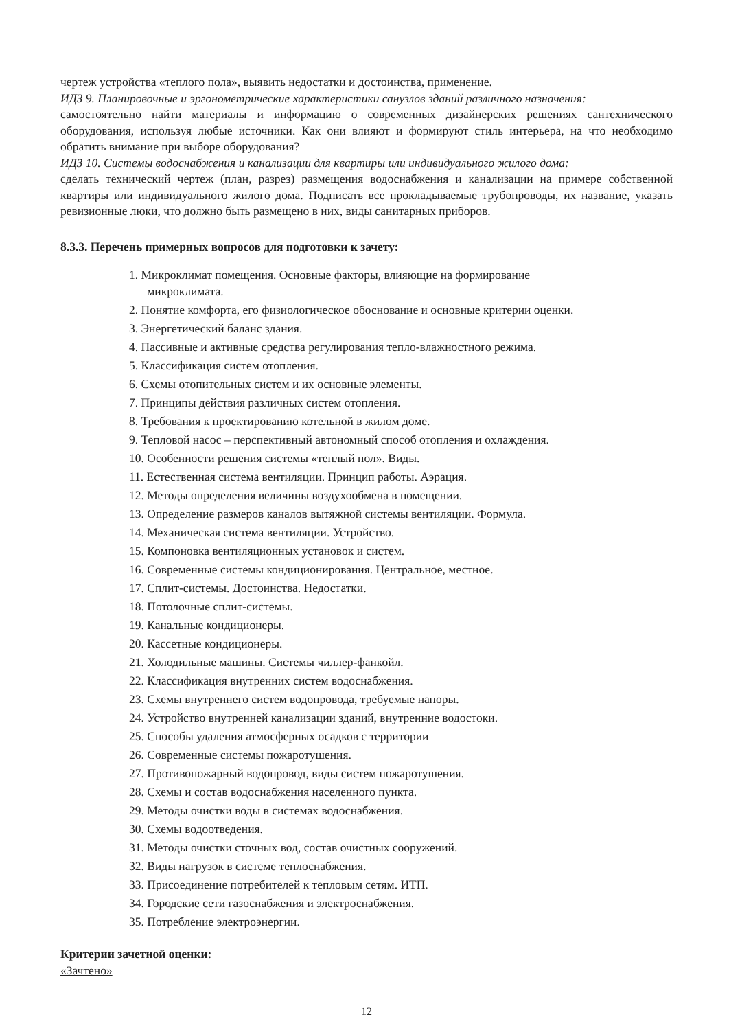чертеж устройства «теплого пола», выявить недостатки и достоинства, применение.
ИДЗ 9. Планировочные и эргонометрические характеристики санузлов зданий различного назначения:
самостоятельно найти материалы и информацию о современных дизайнерских решениях сантехнического оборудования, используя любые источники. Как они влияют и формируют стиль интерьера, на что необходимо обратить внимание при выборе оборудования?
ИДЗ 10. Системы водоснабжения и канализации для квартиры или индивидуального жилого дома:
сделать технический чертеж (план, разрез) размещения водоснабжения и канализации на примере собственной квартиры или индивидуального жилого дома. Подписать все прокладываемые трубопроводы, их название, указать ревизионные люки, что должно быть размещено в них, виды санитарных приборов.
8.3.3. Перечень примерных вопросов для подготовки к зачету:
1. Микроклимат помещения. Основные факторы, влияющие на формирование
микроклимата.
2. Понятие комфорта, его физиологическое обоснование и основные критерии оценки.
3. Энергетический баланс здания.
4. Пассивные и активные средства регулирования тепло-влажностного режима.
5. Классификация систем отопления.
6. Схемы отопительных систем и их основные элементы.
7. Принципы действия различных систем отопления.
8. Требования к проектированию котельной в жилом доме.
9. Тепловой насос – перспективный автономный способ отопления и охлаждения.
10. Особенности решения системы «теплый пол». Виды.
11. Естественная система вентиляции. Принцип работы. Аэрация.
12. Методы определения величины воздухообмена в помещении.
13. Определение размеров каналов вытяжной системы вентиляции. Формула.
14. Механическая система вентиляции. Устройство.
15. Компоновка вентиляционных установок и систем.
16. Современные системы кондиционирования. Центральное, местное.
17. Сплит-системы. Достоинства. Недостатки.
18. Потолочные сплит-системы.
19. Канальные кондиционеры.
20. Кассетные кондиционеры.
21. Холодильные машины. Системы чиллер-фанкойл.
22. Классификация внутренних систем водоснабжения.
23. Схемы внутреннего систем водопровода, требуемые напоры.
24. Устройство внутренней канализации зданий, внутренние водостоки.
25. Способы удаления атмосферных осадков с территории
26. Современные системы пожаротушения.
27. Противопожарный водопровод, виды систем пожаротушения.
28. Схемы и состав водоснабжения населенного пункта.
29. Методы очистки воды в системах водоснабжения.
30. Схемы водоотведения.
31. Методы очистки сточных вод, состав очистных сооружений.
32. Виды нагрузок в системе теплоснабжения.
33. Присоединение потребителей к тепловым сетям. ИТП.
34. Городские сети газоснабжения и электроснабжения.
35. Потребление электроэнергии.
Критерии зачетной оценки:
«Зачтено»
12